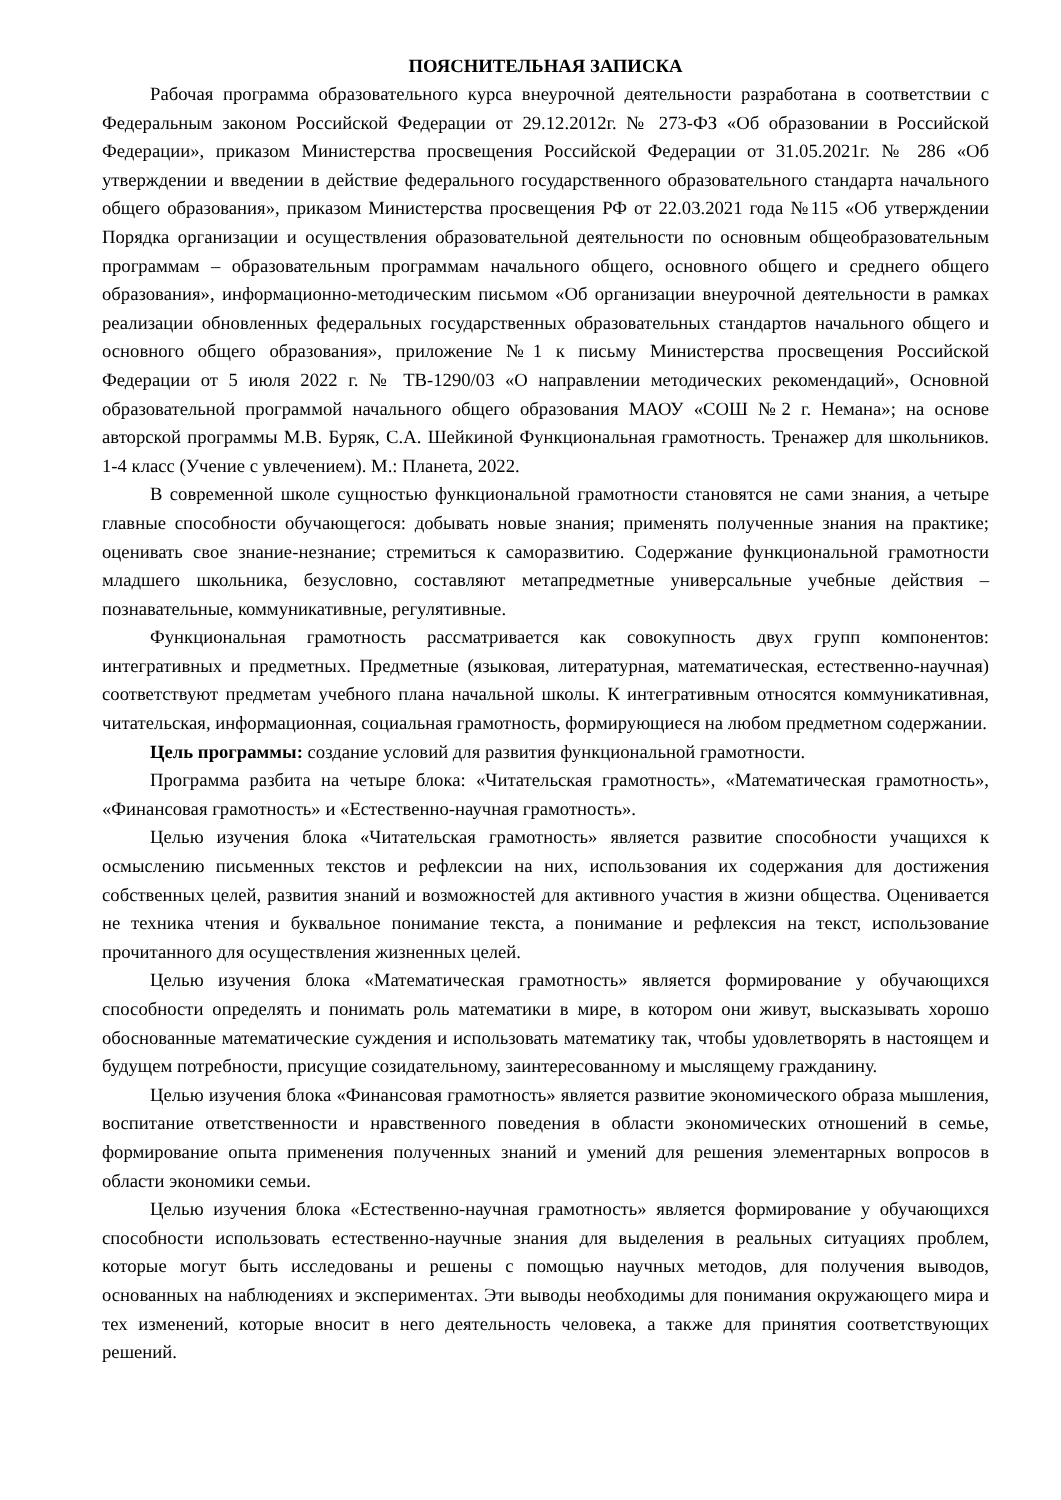ПОЯСНИТЕЛЬНАЯ ЗАПИСКА
Рабочая программа образовательного курса внеурочной деятельности разработана в соответствии с Федеральным законом Российской Федерации от 29.12.2012г. № 273-ФЗ «Об образовании в Российской Федерации», приказом Министерства просвещения Российской Федерации от 31.05.2021г. № 286 «Об утверждении и введении в действие федерального государственного образовательного стандарта начального общего образования», приказом Министерства просвещения РФ от 22.03.2021 года №115 «Об утверждении Порядка организации и осуществления образовательной деятельности по основным общеобразовательным программам – образовательным программам начального общего, основного общего и среднего общего образования», информационно-методическим письмом «Об организации внеурочной деятельности в рамках реализации обновленных федеральных государственных образовательных стандартов начального общего и основного общего образования», приложение №1 к письму Министерства просвещения Российской Федерации от 5 июля 2022 г. № ТВ-1290/03 «О направлении методических рекомендаций», Основной образовательной программой начального общего образования МАОУ «СОШ №2 г. Немана»; на основе авторской программы М.В. Буряк, С.А. Шейкиной Функциональная грамотность. Тренажер для школьников. 1-4 класс (Учение с увлечением). М.: Планета, 2022.
В современной школе сущностью функциональной грамотности становятся не сами знания, а четыре главные способности обучающегося: добывать новые знания; применять полученные знания на практике; оценивать свое знание-незнание; стремиться к саморазвитию. Содержание функциональной грамотности младшего школьника, безусловно, составляют метапредметные универсальные учебные действия – познавательные, коммуникативные, регулятивные.
Функциональная грамотность рассматривается как совокупность двух групп компонентов: интегративных и предметных. Предметные (языковая, литературная, математическая, естественно-научная) соответствуют предметам учебного плана начальной школы. К интегративным относятся коммуникативная, читательская, информационная, социальная грамотность, формирующиеся на любом предметном содержании.
Цель программы: создание условий для развития функциональной грамотности.
Программа разбита на четыре блока: «Читательская грамотность», «Математическая грамотность», «Финансовая грамотность» и «Естественно-научная грамотность».
Целью изучения блока «Читательская грамотность» является развитие способности учащихся к осмыслению письменных текстов и рефлексии на них, использования их содержания для достижения собственных целей, развития знаний и возможностей для активного участия в жизни общества. Оценивается не техника чтения и буквальное понимание текста, а понимание и рефлексия на текст, использование прочитанного для осуществления жизненных целей.
Целью изучения блока «Математическая грамотность» является формирование у обучающихся способности определять и понимать роль математики в мире, в котором они живут, высказывать хорошо обоснованные математические суждения и использовать математику так, чтобы удовлетворять в настоящем и будущем потребности, присущие созидательному, заинтересованному и мыслящему гражданину.
Целью изучения блока «Финансовая грамотность» является развитие экономического образа мышления, воспитание ответственности и нравственного поведения в области экономических отношений в семье, формирование опыта применения полученных знаний и умений для решения элементарных вопросов в области экономики семьи.
Целью изучения блока «Естественно-научная грамотность» является формирование у обучающихся способности использовать естественно-научные знания для выделения в реальных ситуациях проблем, которые могут быть исследованы и решены с помощью научных методов, для получения выводов, основанных на наблюдениях и экспериментах. Эти выводы необходимы для понимания окружающего мира и тех изменений, которые вносит в него деятельность человека, а также для принятия соответствующих решений.